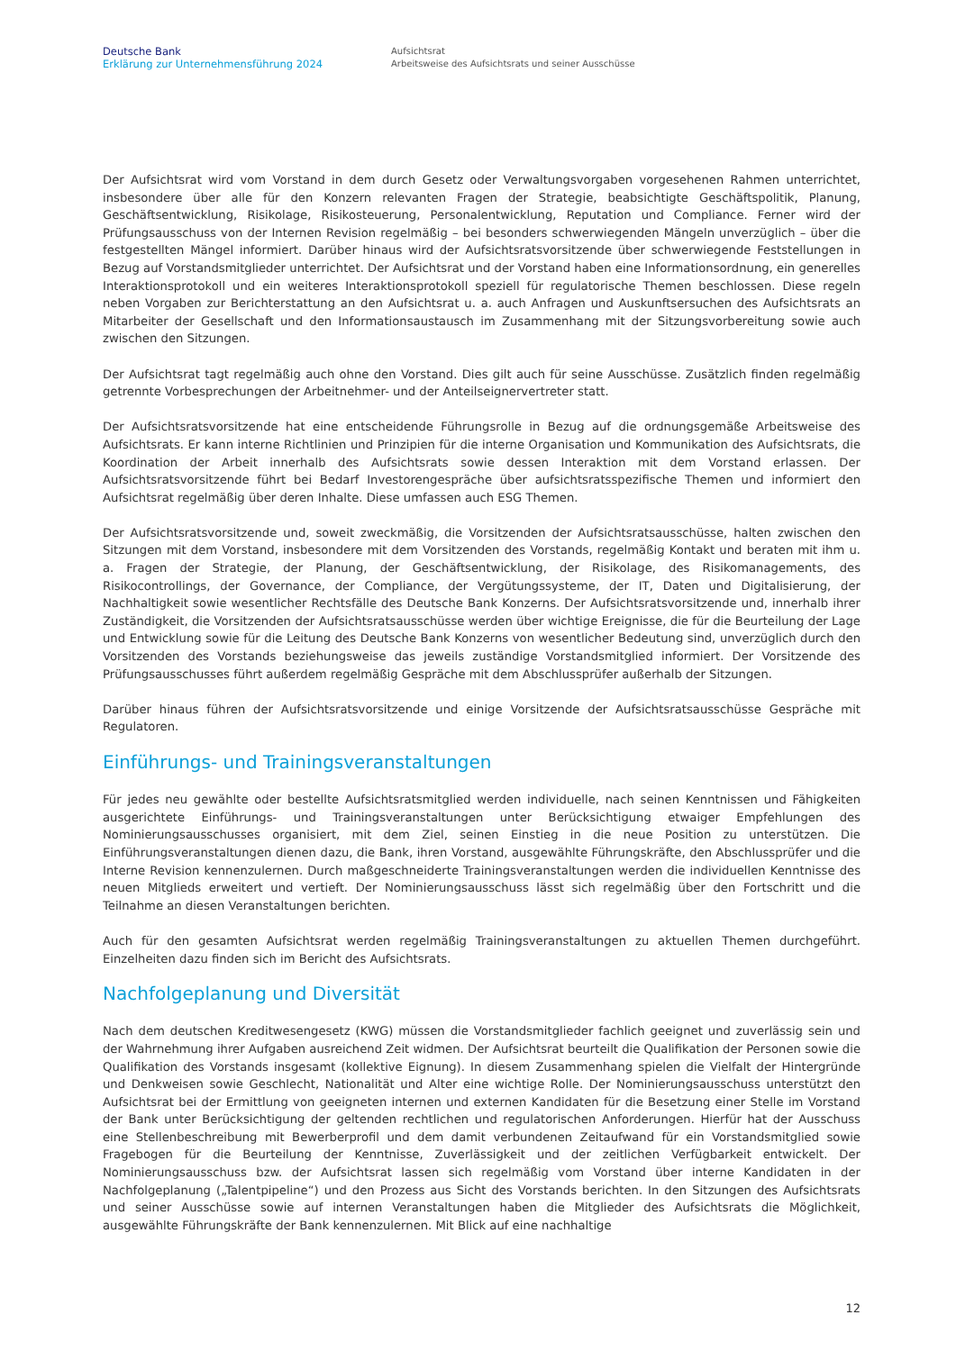Deutsche Bank
Erklärung zur Unternehmensführung 2024
Aufsichtsrat
Arbeitsweise des Aufsichtsrats und seiner Ausschüsse
Der Aufsichtsrat wird vom Vorstand in dem durch Gesetz oder Verwaltungsvorgaben vorgesehenen Rahmen unterrichtet, insbesondere über alle für den Konzern relevanten Fragen der Strategie, beabsichtigte Geschäftspolitik, Planung, Geschäftsentwicklung, Risikolage, Risikosteuerung, Personalentwicklung, Reputation und Compliance. Ferner wird der Prüfungsausschuss von der Internen Revision regelmäßig – bei besonders schwerwiegenden Mängeln unverzüglich – über die festgestellten Mängel informiert. Darüber hinaus wird der Aufsichtsratsvorsitzende über schwerwiegende Feststellungen in Bezug auf Vorstandsmitglieder unterrichtet. Der Aufsichtsrat und der Vorstand haben eine Informationsordnung, ein generelles Interaktionsprotokoll und ein weiteres Interaktionsprotokoll speziell für regulatorische Themen beschlossen. Diese regeln neben Vorgaben zur Berichterstattung an den Aufsichtsrat u. a. auch Anfragen und Auskunftsersuchen des Aufsichtsrats an Mitarbeiter der Gesellschaft und den Informationsaustausch im Zusammenhang mit der Sitzungsvorbereitung sowie auch zwischen den Sitzungen.
Der Aufsichtsrat tagt regelmäßig auch ohne den Vorstand. Dies gilt auch für seine Ausschüsse. Zusätzlich finden regelmäßig getrennte Vorbesprechungen der Arbeitnehmer- und der Anteilseignervertreter statt.
Der Aufsichtsratsvorsitzende hat eine entscheidende Führungsrolle in Bezug auf die ordnungsgemäße Arbeitsweise des Aufsichtsrats. Er kann interne Richtlinien und Prinzipien für die interne Organisation und Kommunikation des Aufsichtsrats, die Koordination der Arbeit innerhalb des Aufsichtsrats sowie dessen Interaktion mit dem Vorstand erlassen. Der Aufsichtsratsvorsitzende führt bei Bedarf Investorengespräche über aufsichtsratsspezifische Themen und informiert den Aufsichtsrat regelmäßig über deren Inhalte. Diese umfassen auch ESG Themen.
Der Aufsichtsratsvorsitzende und, soweit zweckmäßig, die Vorsitzenden der Aufsichtsratsausschüsse, halten zwischen den Sitzungen mit dem Vorstand, insbesondere mit dem Vorsitzenden des Vorstands, regelmäßig Kontakt und beraten mit ihm u. a. Fragen der Strategie, der Planung, der Geschäftsentwicklung, der Risikolage, des Risikomanagements, des Risikocontrollings, der Governance, der Compliance, der Vergütungssysteme, der IT, Daten und Digitalisierung, der Nachhaltigkeit sowie wesentlicher Rechtsfälle des Deutsche Bank Konzerns. Der Aufsichtsratsvorsitzende und, innerhalb ihrer Zuständigkeit, die Vorsitzenden der Aufsichtsratsausschüsse werden über wichtige Ereignisse, die für die Beurteilung der Lage und Entwicklung sowie für die Leitung des Deutsche Bank Konzerns von wesentlicher Bedeutung sind, unverzüglich durch den Vorsitzenden des Vorstands beziehungsweise das jeweils zuständige Vorstandsmitglied informiert. Der Vorsitzende des Prüfungsausschusses führt außerdem regelmäßig Gespräche mit dem Abschlussprüfer außerhalb der Sitzungen.
Darüber hinaus führen der Aufsichtsratsvorsitzende und einige Vorsitzende der Aufsichtsratsausschüsse Gespräche mit Regulatoren.
Einführungs- und Trainingsveranstaltungen
Für jedes neu gewählte oder bestellte Aufsichtsratsmitglied werden individuelle, nach seinen Kenntnissen und Fähigkeiten ausgerichtete Einführungs- und Trainingsveranstaltungen unter Berücksichtigung etwaiger Empfehlungen des Nominierungsausschusses organisiert, mit dem Ziel, seinen Einstieg in die neue Position zu unterstützen. Die Einführungsveranstaltungen dienen dazu, die Bank, ihren Vorstand, ausgewählte Führungskräfte, den Abschlussprüfer und die Interne Revision kennenzulernen. Durch maßgeschneiderte Trainingsveranstaltungen werden die individuellen Kenntnisse des neuen Mitglieds erweitert und vertieft. Der Nominierungsausschuss lässt sich regelmäßig über den Fortschritt und die Teilnahme an diesen Veranstaltungen berichten.
Auch für den gesamten Aufsichtsrat werden regelmäßig Trainingsveranstaltungen zu aktuellen Themen durchgeführt. Einzelheiten dazu finden sich im Bericht des Aufsichtsrats.
Nachfolgeplanung und Diversität
Nach dem deutschen Kreditwesengesetz (KWG) müssen die Vorstandsmitglieder fachlich geeignet und zuverlässig sein und der Wahrnehmung ihrer Aufgaben ausreichend Zeit widmen. Der Aufsichtsrat beurteilt die Qualifikation der Personen sowie die Qualifikation des Vorstands insgesamt (kollektive Eignung). In diesem Zusammenhang spielen die Vielfalt der Hintergründe und Denkweisen sowie Geschlecht, Nationalität und Alter eine wichtige Rolle. Der Nominierungsausschuss unterstützt den Aufsichtsrat bei der Ermittlung von geeigneten internen und externen Kandidaten für die Besetzung einer Stelle im Vorstand der Bank unter Berücksichtigung der geltenden rechtlichen und regulatorischen Anforderungen. Hierfür hat der Ausschuss eine Stellenbeschreibung mit Bewerberprofil und dem damit verbundenen Zeitaufwand für ein Vorstandsmitglied sowie Fragebogen für die Beurteilung der Kenntnisse, Zuverlässigkeit und der zeitlichen Verfügbarkeit entwickelt. Der Nominierungsausschuss bzw. der Aufsichtsrat lassen sich regelmäßig vom Vorstand über interne Kandidaten in der Nachfolgeplanung („Talentpipeline“) und den Prozess aus Sicht des Vorstands berichten. In den Sitzungen des Aufsichtsrats und seiner Ausschüsse sowie auf internen Veranstaltungen haben die Mitglieder des Aufsichtsrats die Möglichkeit, ausgewählte Führungskräfte der Bank kennenzulernen. Mit Blick auf eine nachhaltige
12